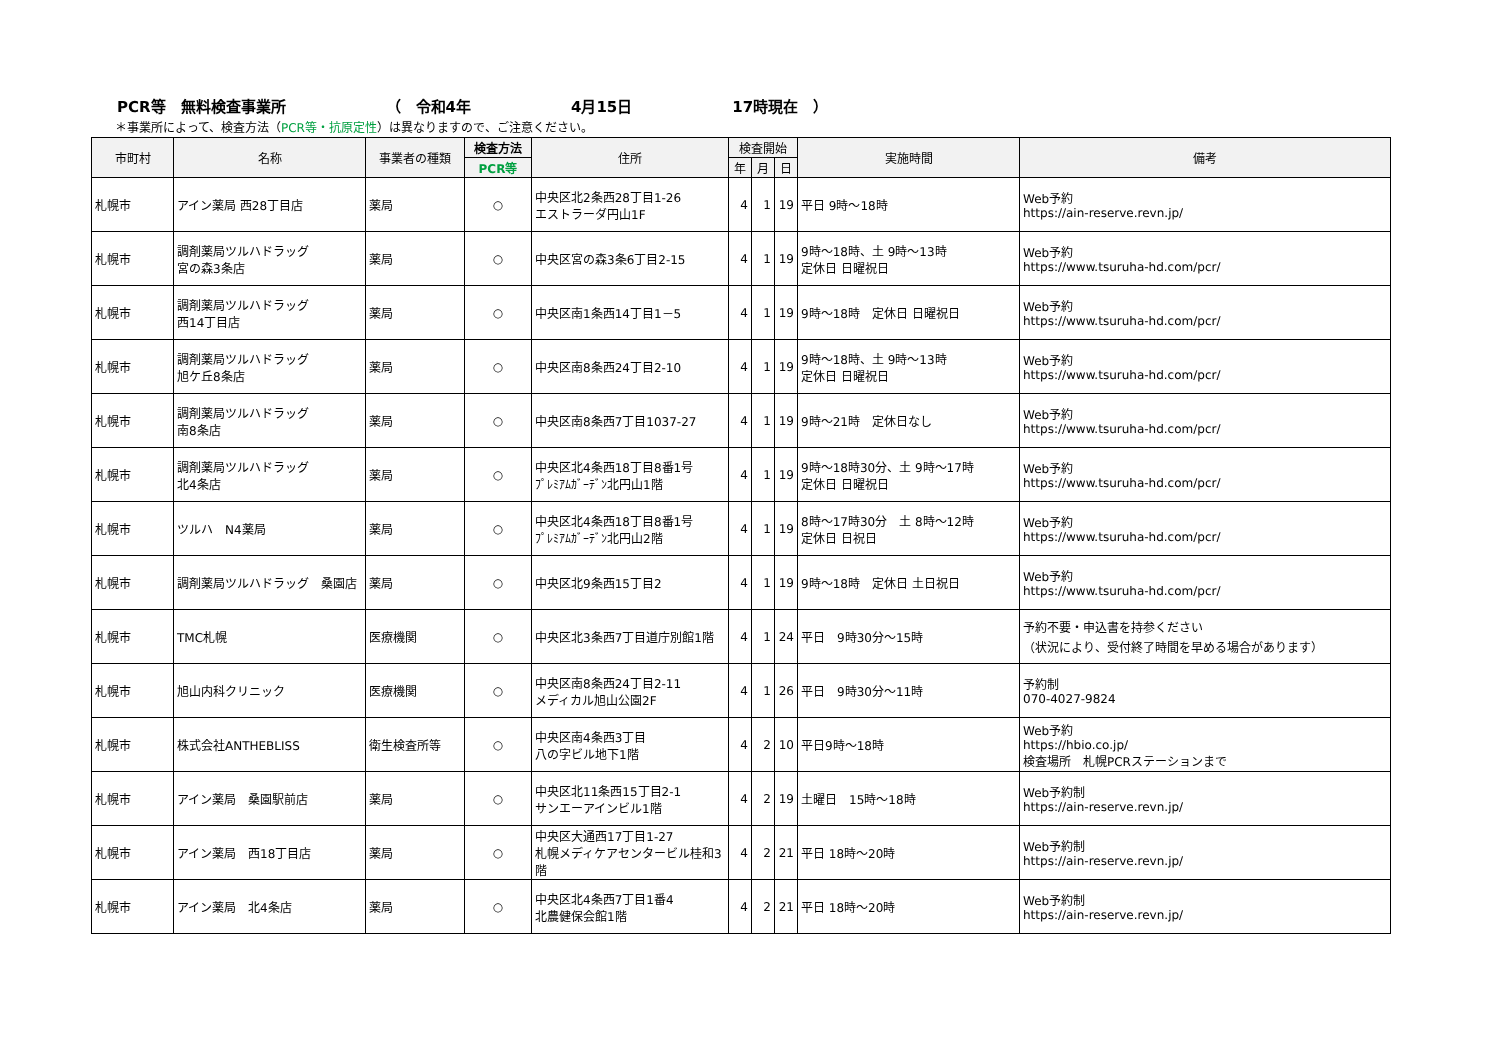PCR等　無料検査事業所 （　令和4年 4月15日 17時現在　）
＊事業所によって、検査方法（PCR等・抗原定性）は異なりますので、ご注意ください。
| 市町村 | 名称 | 事業者の種類 | 検査方法 | 住所 | 検査開始 | | | 実施時間 | 備考 |
| --- | --- | --- | --- | --- | --- | --- | --- | --- | --- |
| | | | PCR等 | | 年 | 月 | 日 | | |
| 札幌市 | アイン薬局 西28丁目店 | 薬局 | ○ | 中央区北2条西28丁目1-26 エストラーダ円山1F | 4 | 1 | 19 | 平日 9時～18時 | Web予約 https://ain-reserve.revn.jp/ |
| 札幌市 | 調剤薬局ツルハドラッグ 宮の森3条店 | 薬局 | ○ | 中央区宮の森3条6丁目2-15 | 4 | 1 | 19 | 9時～18時、土 9時～13時 定休日 日曜祝日 | Web予約 https://www.tsuruha-hd.com/pcr/ |
| 札幌市 | 調剤薬局ツルハドラッグ 西14丁目店 | 薬局 | ○ | 中央区南1条西14丁目1－5 | 4 | 1 | 19 | 9時～18時 定休日 日曜祝日 | Web予約 https://www.tsuruha-hd.com/pcr/ |
| 札幌市 | 調剤薬局ツルハドラッグ 旭ケ丘8条店 | 薬局 | ○ | 中央区南8条西24丁目2-10 | 4 | 1 | 19 | 9時～18時、土 9時～13時 定休日 日曜祝日 | Web予約 https://www.tsuruha-hd.com/pcr/ |
| 札幌市 | 調剤薬局ツルハドラッグ 南8条店 | 薬局 | ○ | 中央区南8条西7丁目1037-27 | 4 | 1 | 19 | 9時～21時 定休日なし | Web予約 https://www.tsuruha-hd.com/pcr/ |
| 札幌市 | 調剤薬局ツルハドラッグ 北4条店 | 薬局 | ○ | 中央区北4条西18丁目8番1号 ﾌﾟﾚﾐｱﾑｶﾞｰﾃﾞﾝ北円山1階 | 4 | 1 | 19 | 9時～18時30分、土 9時～17時 定休日 日曜祝日 | Web予約 https://www.tsuruha-hd.com/pcr/ |
| 札幌市 | ツルハ N4薬局 | 薬局 | ○ | 中央区北4条西18丁目8番1号 ﾌﾟﾚﾐｱﾑｶﾞｰﾃﾞﾝ北円山2階 | 4 | 1 | 19 | 8時～17時30分 土 8時～12時 定休日 日祝日 | Web予約 https://www.tsuruha-hd.com/pcr/ |
| 札幌市 | 調剤薬局ツルハドラッグ 桑園店 | 薬局 | ○ | 中央区北9条西15丁目2 | 4 | 1 | 19 | 9時～18時 定休日 土日祝日 | Web予約 https://www.tsuruha-hd.com/pcr/ |
| 札幌市 | TMC札幌 | 医療機関 | ○ | 中央区北3条西7丁目道庁別館1階 | 4 | 1 | 24 | 平日 9時30分～15時 | 予約不要・申込書を持参ください （状況により、受付終了時間を早める場合があります） |
| 札幌市 | 旭山内科クリニック | 医療機関 | ○ | 中央区南8条西24丁目2-11 メディカル旭山公園2F | 4 | 1 | 26 | 平日 9時30分～11時 | 予約制 070-4027-9824 |
| 札幌市 | 株式会社ANTHEBLISS | 衛生検査所等 | ○ | 中央区南4条西3丁目 八の字ビル地下1階 | 4 | 2 | 10 | 平日9時～18時 | Web予約 https://hbio.co.jp/ 検査場所 札幌PCRステーションまで |
| 札幌市 | アイン薬局 桑園駅前店 | 薬局 | ○ | 中央区北11条西15丁目2-1 サンエーアインビル1階 | 4 | 2 | 19 | 土曜日 15時～18時 | Web予約制 https://ain-reserve.revn.jp/ |
| 札幌市 | アイン薬局 西18丁目店 | 薬局 | ○ | 中央区大通西17丁目1-27 札幌メディケアセンタービル桂和3階 | 4 | 2 | 21 | 平日 18時～20時 | Web予約制 https://ain-reserve.revn.jp/ |
| 札幌市 | アイン薬局 北4条店 | 薬局 | ○ | 中央区北4条西7丁目1番4 北農健保会館1階 | 4 | 2 | 21 | 平日 18時～20時 | Web予約制 https://ain-reserve.revn.jp/ |